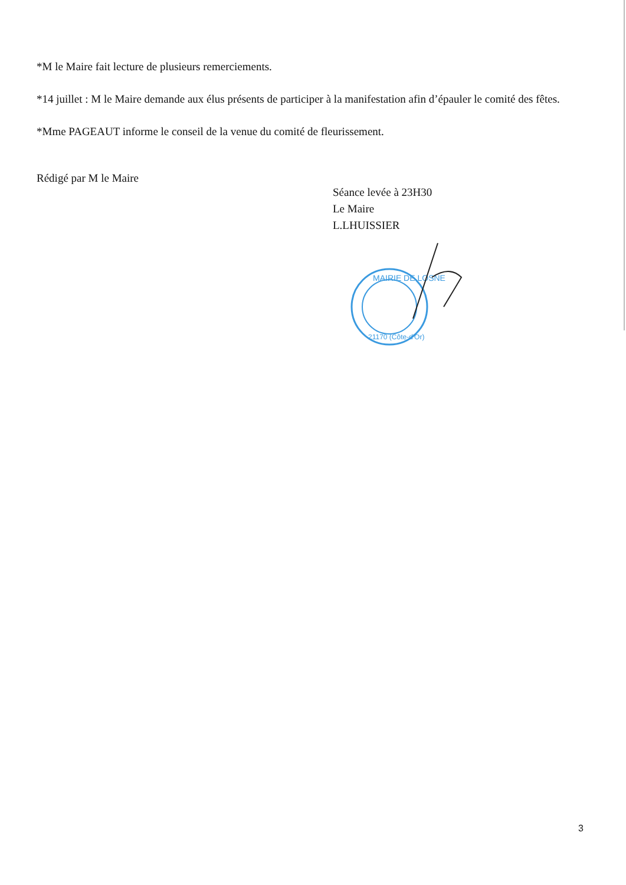*M le Maire fait lecture de plusieurs remerciements.
*14 juillet : M le Maire demande aux élus présents de participer à la manifestation afin d’épauler le comité des fêtes.
*Mme PAGEAUT informe le conseil de la venue du comité de fleurissement.
Rédigé par M le Maire
Séance levée à 23H30
Le Maire
L.LHUISSIER
MAIRIE DE LOSNE
21170 (Côte-d'Or)
3